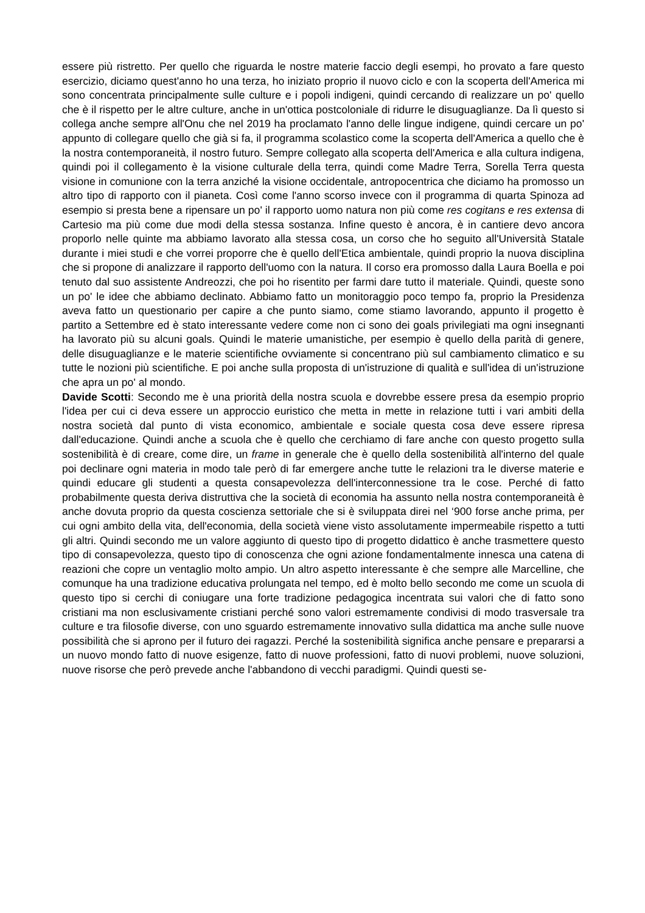essere più ristretto. Per quello che riguarda le nostre materie faccio degli esempi, ho provato a fare questo esercizio, diciamo quest'anno ho una terza, ho iniziato proprio il nuovo ciclo e con la scoperta dell'America mi sono concentrata principalmente sulle culture e i popoli indigeni, quindi cercando di realizzare un po' quello che è il rispetto per le altre culture, anche in un'ottica postcoloniale di ridurre le disuguaglianze. Da lì questo si collega anche sempre all'Onu che nel 2019 ha proclamato l'anno delle lingue indigene, quindi cercare un po' appunto di collegare quello che già si fa, il programma scolastico come la scoperta dell'America a quello che è la nostra contemporaneità, il nostro futuro. Sempre collegato alla scoperta dell'America e alla cultura indigena, quindi poi il collegamento è la visione culturale della terra, quindi come Madre Terra, Sorella Terra questa visione in comunione con la terra anziché la visione occidentale, antropocentrica che diciamo ha promosso un altro tipo di rapporto con il pianeta. Così come l'anno scorso invece con il programma di quarta Spinoza ad esempio si presta bene a ripensare un po' il rapporto uomo natura non più come res cogitans e res extensa di Cartesio ma più come due modi della stessa sostanza. Infine questo è ancora, è in cantiere devo ancora proporlo nelle quinte ma abbiamo lavorato alla stessa cosa, un corso che ho seguito all'Università Statale durante i miei studi e che vorrei proporre che è quello dell'Etica ambientale, quindi proprio la nuova disciplina che si propone di analizzare il rapporto dell'uomo con la natura. Il corso era promosso dalla Laura Boella e poi tenuto dal suo assistente Andreozzi, che poi ho risentito per farmi dare tutto il materiale. Quindi, queste sono un po' le idee che abbiamo declinato. Abbiamo fatto un monitoraggio poco tempo fa, proprio la Presidenza aveva fatto un questionario per capire a che punto siamo, come stiamo lavorando, appunto il progetto è partito a Settembre ed è stato interessante vedere come non ci sono dei goals privilegiati ma ogni insegnanti ha lavorato più su alcuni goals. Quindi le materie umanistiche, per esempio è quello della parità di genere, delle disuguaglianze e le materie scientifiche ovviamente si concentrano più sul cambiamento climatico e su tutte le nozioni più scientifiche. E poi anche sulla proposta di un'istruzione di qualità e sull'idea di un'istruzione che apra un po' al mondo.
Davide Scotti: Secondo me è una priorità della nostra scuola e dovrebbe essere presa da esempio proprio l'idea per cui ci deva essere un approccio euristico che metta in mette in relazione tutti i vari ambiti della nostra società dal punto di vista economico, ambientale e sociale questa cosa deve essere ripresa dall'educazione. Quindi anche a scuola che è quello che cerchiamo di fare anche con questo progetto sulla sostenibilità è di creare, come dire, un frame in generale che è quello della sostenibilità all'interno del quale poi declinare ogni materia in modo tale però di far emergere anche tutte le relazioni tra le diverse materie e quindi educare gli studenti a questa consapevolezza dell'interconnessione tra le cose. Perché di fatto probabilmente questa deriva distruttiva che la società di economia ha assunto nella nostra contemporaneità è anche dovuta proprio da questa coscienza settoriale che si è sviluppata direi nel ‘900 forse anche prima, per cui ogni ambito della vita, dell'economia, della società viene visto assolutamente impermeabile rispetto a tutti gli altri. Quindi secondo me un valore aggiunto di questo tipo di progetto didattico è anche trasmettere questo tipo di consapevolezza, questo tipo di conoscenza che ogni azione fondamentalmente innesca una catena di reazioni che copre un ventaglio molto ampio. Un altro aspetto interessante è che sempre alle Marcelline, che comunque ha una tradizione educativa prolungata nel tempo, ed è molto bello secondo me come un scuola di questo tipo si cerchi di coniugare una forte tradizione pedagogica incentrata sui valori che di fatto sono cristiani ma non esclusivamente cristiani perché sono valori estremamente condivisi di modo trasversale tra culture e tra filosofie diverse, con uno sguardo estremamente innovativo sulla didattica ma anche sulle nuove possibilità che si aprono per il futuro dei ragazzi. Perché la sostenibilità significa anche pensare e prepararsi a un nuovo mondo fatto di nuove esigenze, fatto di nuove professioni, fatto di nuovi problemi, nuove soluzioni, nuove risorse che però prevede anche l'abbandono di vecchi paradigmi. Quindi questi se-